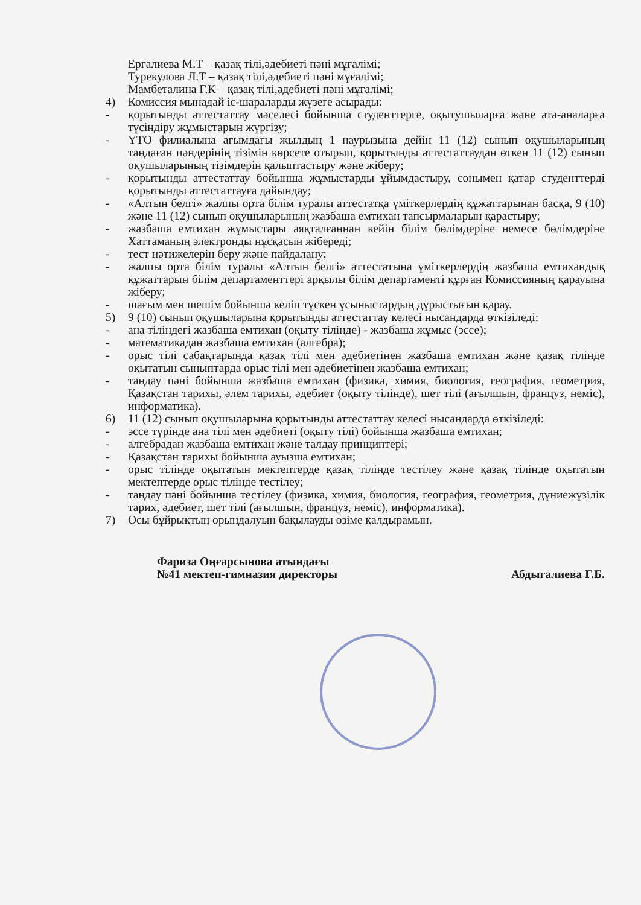Ергалиева М.Т – қазақ тілі,әдебиеті пәні мұғалімі;
Турекулова Л.Т – қазақ тілі,әдебиеті пәні мұғалімі;
Мамбеталина Г.К – қазақ тілі,әдебиеті пәні мұғалімі;
4) Комиссия мынадай іс-шараларды жүзеге асырады:
- қорытынды аттестаттау мәселесі бойынша студенттерге, оқытушыларға және ата-аналарға түсіндіру жұмыстарын жүргізу;
- ҰТО филиалына ағымдағы жылдың 1 наурызына дейін 11 (12) сынып оқушыларының таңдаған пәндерінің тізімін көрсете отырып, қорытынды аттестаттаудан өткен 11 (12) сынып оқушыларының тізімдерін қалыптастыру және жіберу;
- қорытынды аттестаттау бойынша жұмыстарды ұйымдастыру, сонымен қатар студенттерді қорытынды аттестаттауға дайындау;
- «Алтын белгі» жалпы орта білім туралы аттестатқа үміткерлердің құжаттарынан басқа, 9 (10) және 11 (12) сынып оқушыларының жазбаша емтихан тапсырмаларын қарастыру;
- жазбаша емтихан жұмыстары аяқталғаннан кейін білім бөлімдеріне немесе бөлімдеріне Хаттаманың электронды нұсқасын жібереді;
- тест нәтижелерін беру және пайдалану;
- жалпы орта білім туралы «Алтын белгі» аттестатына үміткерлердің жазбаша емтихандық құжаттарын білім департаменттері арқылы білім департаменті құрған Комиссияның қарауына жіберу;
- шағым мен шешім бойынша келіп түскен ұсыныстардың дұрыстығын қарау.
5) 9 (10) сынып оқушыларына қорытынды аттестаттау келесі нысандарда өткізіледі:
- ана тіліндегі жазбаша емтихан (оқыту тілінде) - жазбаша жұмыс (эссе);
- математикадан жазбаша емтихан (алгебра);
- орыс тілі сабақтарында қазақ тілі мен әдебиетінен жазбаша емтихан және қазақ тілінде оқытатын сыныптарда орыс тілі мен әдебиетінен жазбаша емтихан;
- таңдау пәні бойынша жазбаша емтихан (физика, химия, биология, география, геометрия, Қазақстан тарихы, әлем тарихы, әдебиет (оқыту тілінде), шет тілі (ағылшын, француз, неміс), информатика).
6) 11 (12) сынып оқушыларына қорытынды аттестаттау келесі нысандарда өткізіледі:
- эссе түрінде ана тілі мен әдебиеті (оқыту тілі) бойынша жазбаша емтихан;
- алгебрадан жазбаша емтихан және талдау принциптері;
- Қазақстан тарихы бойынша ауызша емтихан;
- орыс тілінде оқытатын мектептерде қазақ тілінде тестілеу және қазақ тілінде оқытатын мектептерде орыс тілінде тестілеу;
- таңдау пәні бойынша тестілеу (физика, химия, биология, география, геометрия, дүниежүзілік тарих, әдебиет, шет тілі (ағылшын, француз, неміс), информатика).
7) Осы бұйрықтың орындалуын бақылауды өзіме қалдырамын.
Фариза Оңғарсынова атындағы
№41 мектеп-гимназия директоры
Абдыгалиева Г.Б.